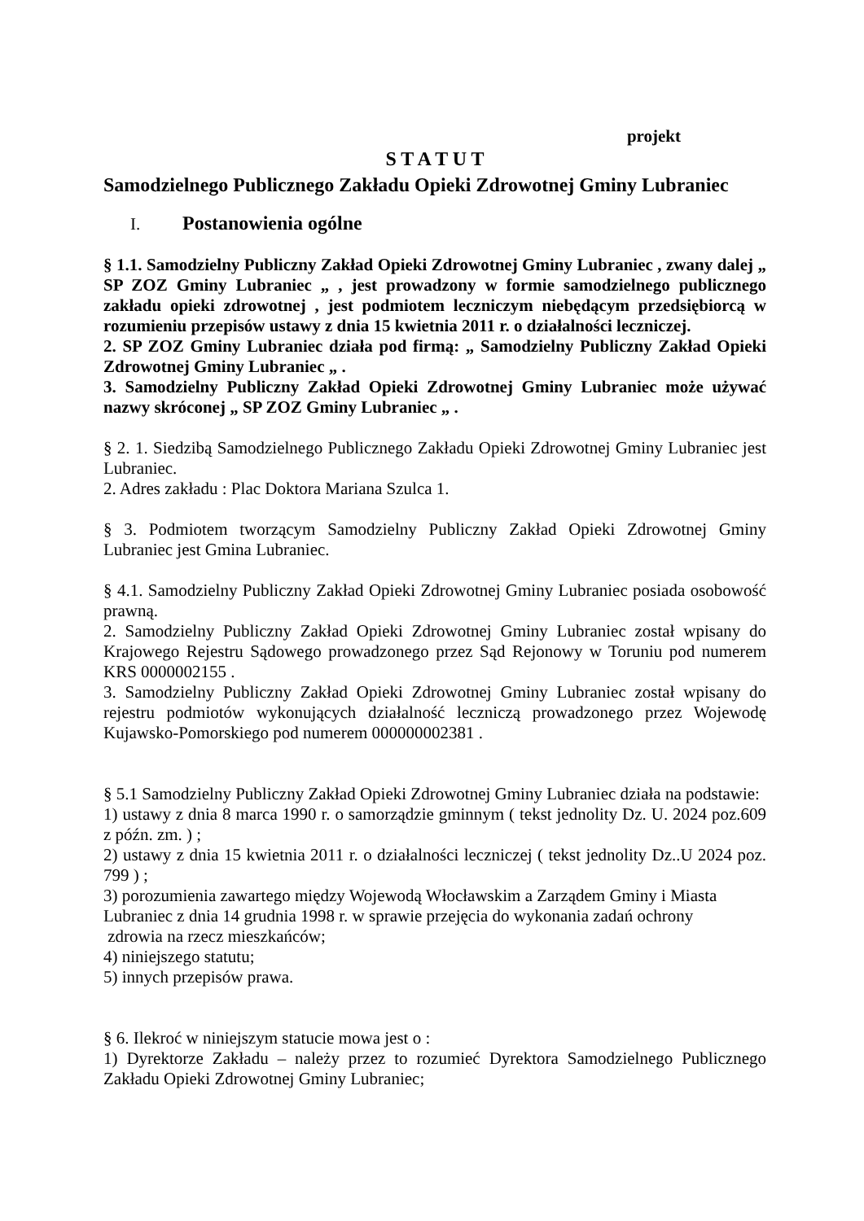projekt
S T A T U T
Samodzielnego Publicznego Zakładu Opieki Zdrowotnej Gminy Lubraniec
I. Postanowienia ogólne
§ 1.1. Samodzielny Publiczny Zakład Opieki Zdrowotnej Gminy Lubraniec , zwany dalej „ SP ZOZ Gminy Lubraniec „ , jest prowadzony w formie samodzielnego publicznego zakładu opieki zdrowotnej , jest podmiotem leczniczym niebędącym przedsiębiorcą w rozumieniu przepisów ustawy z dnia 15 kwietnia 2011 r. o działalności leczniczej.
2. SP ZOZ Gminy Lubraniec działa pod firmą: „ Samodzielny Publiczny Zakład Opieki Zdrowotnej Gminy Lubraniec „ .
3. Samodzielny Publiczny Zakład Opieki Zdrowotnej Gminy Lubraniec może używać nazwy skróconej „ SP ZOZ Gminy Lubraniec „ .
§ 2. 1. Siedzibą Samodzielnego Publicznego Zakładu Opieki Zdrowotnej Gminy Lubraniec jest Lubraniec.
2. Adres zakładu : Plac Doktora Mariana Szulca 1.
§ 3. Podmiotem tworzącym Samodzielny Publiczny Zakład Opieki Zdrowotnej Gminy Lubraniec jest Gmina Lubraniec.
§ 4.1. Samodzielny Publiczny Zakład Opieki Zdrowotnej Gminy Lubraniec posiada osobowość prawną.
2. Samodzielny Publiczny Zakład Opieki Zdrowotnej Gminy Lubraniec został wpisany do Krajowego Rejestru Sądowego prowadzonego przez Sąd Rejonowy w Toruniu pod numerem KRS 0000002155 .
3. Samodzielny Publiczny Zakład Opieki Zdrowotnej Gminy Lubraniec został wpisany do rejestru podmiotów wykonujących działalność leczniczą prowadzonego przez Wojewodę Kujawsko-Pomorskiego pod numerem 000000002381 .
§ 5.1 Samodzielny Publiczny Zakład Opieki Zdrowotnej Gminy Lubraniec działa na podstawie:
1) ustawy z dnia 8 marca 1990 r. o samorządzie gminnym ( tekst jednolity Dz. U. 2024 poz.609 z późn. zm. ) ;
2) ustawy z dnia 15 kwietnia 2011 r. o działalności leczniczej ( tekst jednolity Dz..U 2024 poz. 799 ) ;
3) porozumienia zawartego między Wojewodą Włocławskim a Zarządem Gminy i Miasta
Lubraniec z dnia 14 grudnia 1998 r. w sprawie przejęcia do wykonania zadań ochrony
zdrowia na rzecz mieszkańców;
4) niniejszego statutu;
5) innych przepisów prawa.
§ 6. Ilekroć w niniejszym statucie mowa jest o :
1) Dyrektorze Zakładu – należy przez to rozumieć Dyrektora Samodzielnego Publicznego Zakładu Opieki Zdrowotnej Gminy Lubraniec;